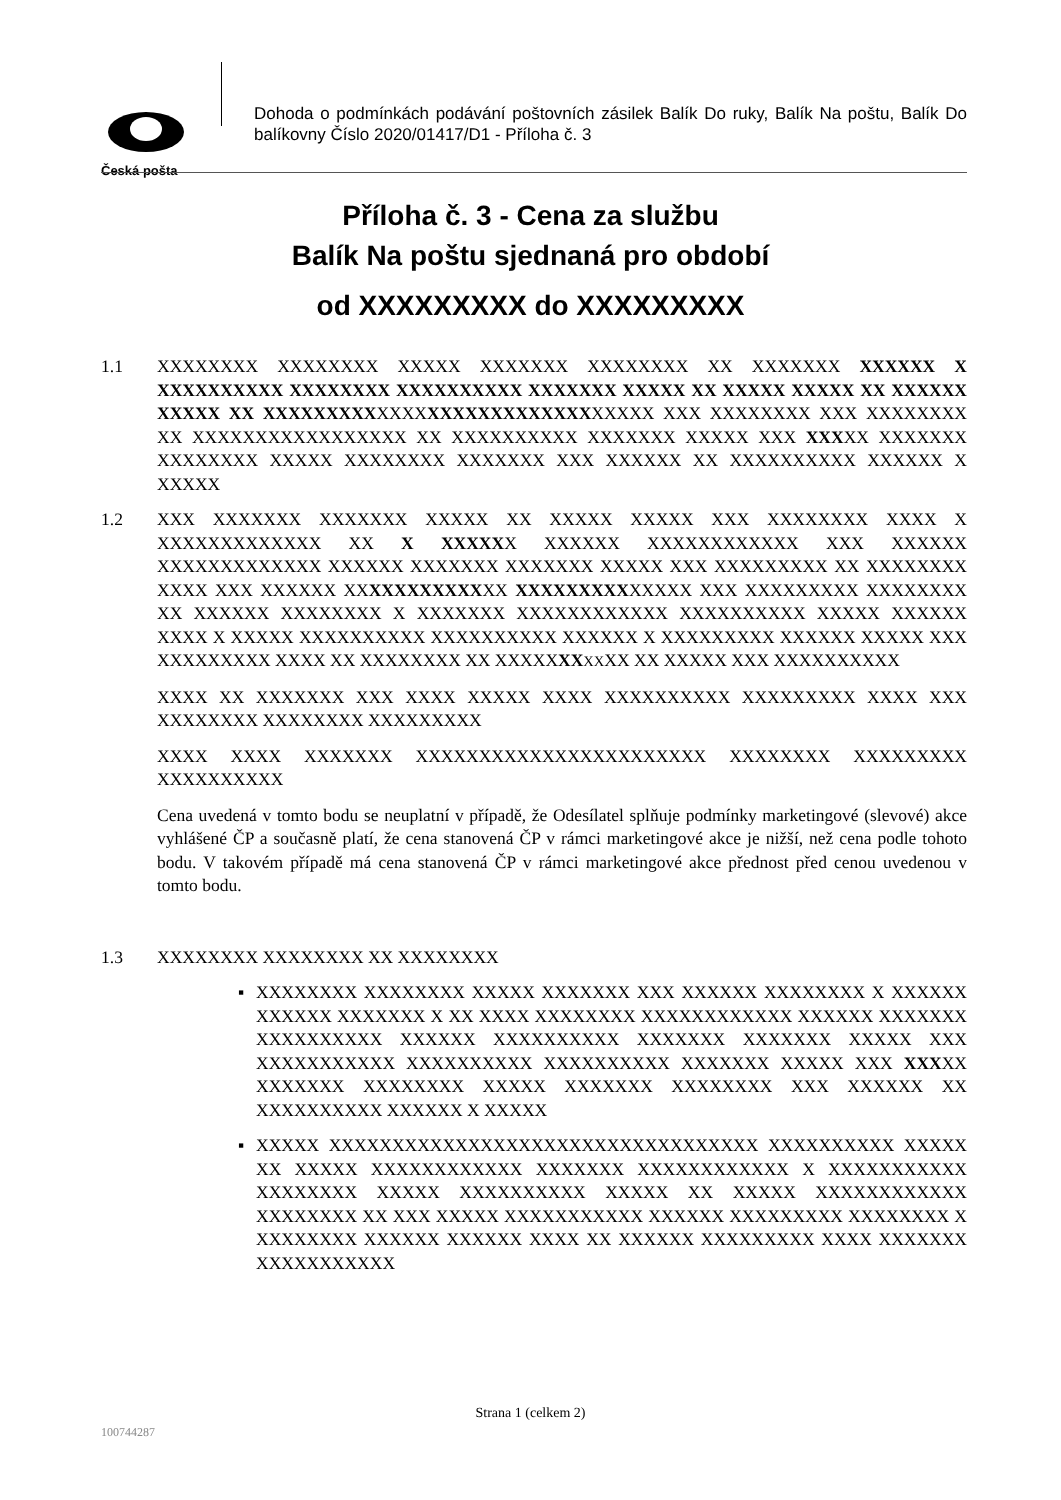Česká pošta
Dohoda o podmínkách podávání poštovních zásilek Balík Do ruky, Balík Na poštu, Balík Do balíkovny Číslo 2020/01417/D1 - Příloha č. 3
Příloha č. 3 - Cena za službu
Balík Na poštu sjednaná pro období
od XXXXXXXXX do XXXXXXXXX
1.1 XXXXXXXX XXXXXXXX XXXXX XXXXXXX XXXXXXXX XX XXXXXXX XXXXXX X XXXXXXXXXX XXXXXXXX XXXXXXXXXX XXXXXXX XXXXX XX XXXXX XXXXX XX XXXXXX XXXXX XX XXXXXXXXXXXXXXXXXXXXXXXXXXXXXXX XXX XXXXXXXX XXX XXXXXXXX XX XXXXXXXXXXXXXXXXX XX XXXXXXXXXX XXXXXXX XXXXX XXX XXXXX XXXXXXX XXXXXXXX XXXXX XXXXXXXX XXXXXXX XXX XXXXXX XX XXXXXXXXXX XXXXXX X XXXXX
1.2 XXX XXXXXXX XXXXXXX XXXXX XX XXXXX XXXXX XXX XXXXXXXX XXXX X XXXXXXXXXXXXX XX X XXXXXX XXXXXX XXXXXXXXXXXX XXX XXXXXX XXXXXXXXXXXXX XXXXXX XXXXXXX XXXXXXX XXXXX XXX XXXXXXXXX XX XXXXXXXX XXXX XXX XXXXXX XXXXXXXXXXXXX XXXXXXXXXXXXXX XXX XXXXXXXXX XXXXXXXX XX XXXXXX XXXXXXXX X XXXXXXX XXXXXXXXXXXX XXXXXXXXXX XXXXX XXXXXX XXXX X XXXXX XXXXXXXXXX XXXXXXXXXX XXXXXX X XXXXXXXXX XXXXXX XXXXX XXX XXXXXXXXX XXXX XX XXXXXXXX XX XXXXXXX XXXX XX XXXXX XXX XXXXXXXXXX
XXXX XX XXXXXXX XXX XXXX XXXXX XXXX XXXXXXXXXX XXXXXXXXX XXXX XXX XXXXXXXX XXXXXXXX XXXXXXXXX
XXXX XXXX XXXXXXX XXXXXXXXXXXXXXXXXXXXXXX XXXXXXXX XXXXXXXXX XXXXXXXXXX
Cena uvedená v tomto bodu se neuplatní v případě, že Odesílatel splňuje podmínky marketingové (slevové) akce vyhlášené ČP a současně platí, že cena stanovená ČP v rámci marketingové akce je nižší, než cena podle tohoto bodu. V takovém případě má cena stanovená ČP v rámci marketingové akce přednost před cenou uvedenou v tomto bodu.
1.3 XXXXXXXX XXXXXXXX XX XXXXXXXX
▪ XXXXXXXX XXXXXXXX XXXXX XXXXXXX XXX XXXXXX XXXXXXXX X XXXXXX XXXXXX XXXXXXX X XX XXXX XXXXXXXX XXXXXXXXXXXX XXXXXX XXXXXXX XXXXXXXXXX XXXXXX XXXXXXXXXX XXXXXXX XXXXXXX XXXXX XXX XXXXXXXXXXX XXXXXXXXXX XXXXXXXXXX XXXXXXX XXXXX XXX XXXXX XXXXXXX XXXXXXXX XXXXX XXXXXXX XXXXXXXX XXX XXXXXX XX XXXXXXXXXX XXXXXX X XXXXX
▪ XXXXX XXXXXXXXXXXXXXXXXXXXXXXXXXXXXXXXXX XXXXXXXXXX XXXXX XX XXXXX XXXXXXXXXXXX XXXXXXX XXXXXXXXXXXX X XXXXXXXXXXX XXXXXXXX XXXXX XXXXXXXXXX XXXXX XX XXXXX XXXXXXXXXXXX XXXXXXXX XX XXX XXXXX XXXXXXXXXXX XXXXXX XXXXXXXXX XXXXXXXX X XXXXXXXX XXXXXX XXXXXX XXXX XX XXXXXX XXXXXXXXX XXXX XXXXXXX XXXXXXXXXXX
Strana 1 (celkem 2)
100744287